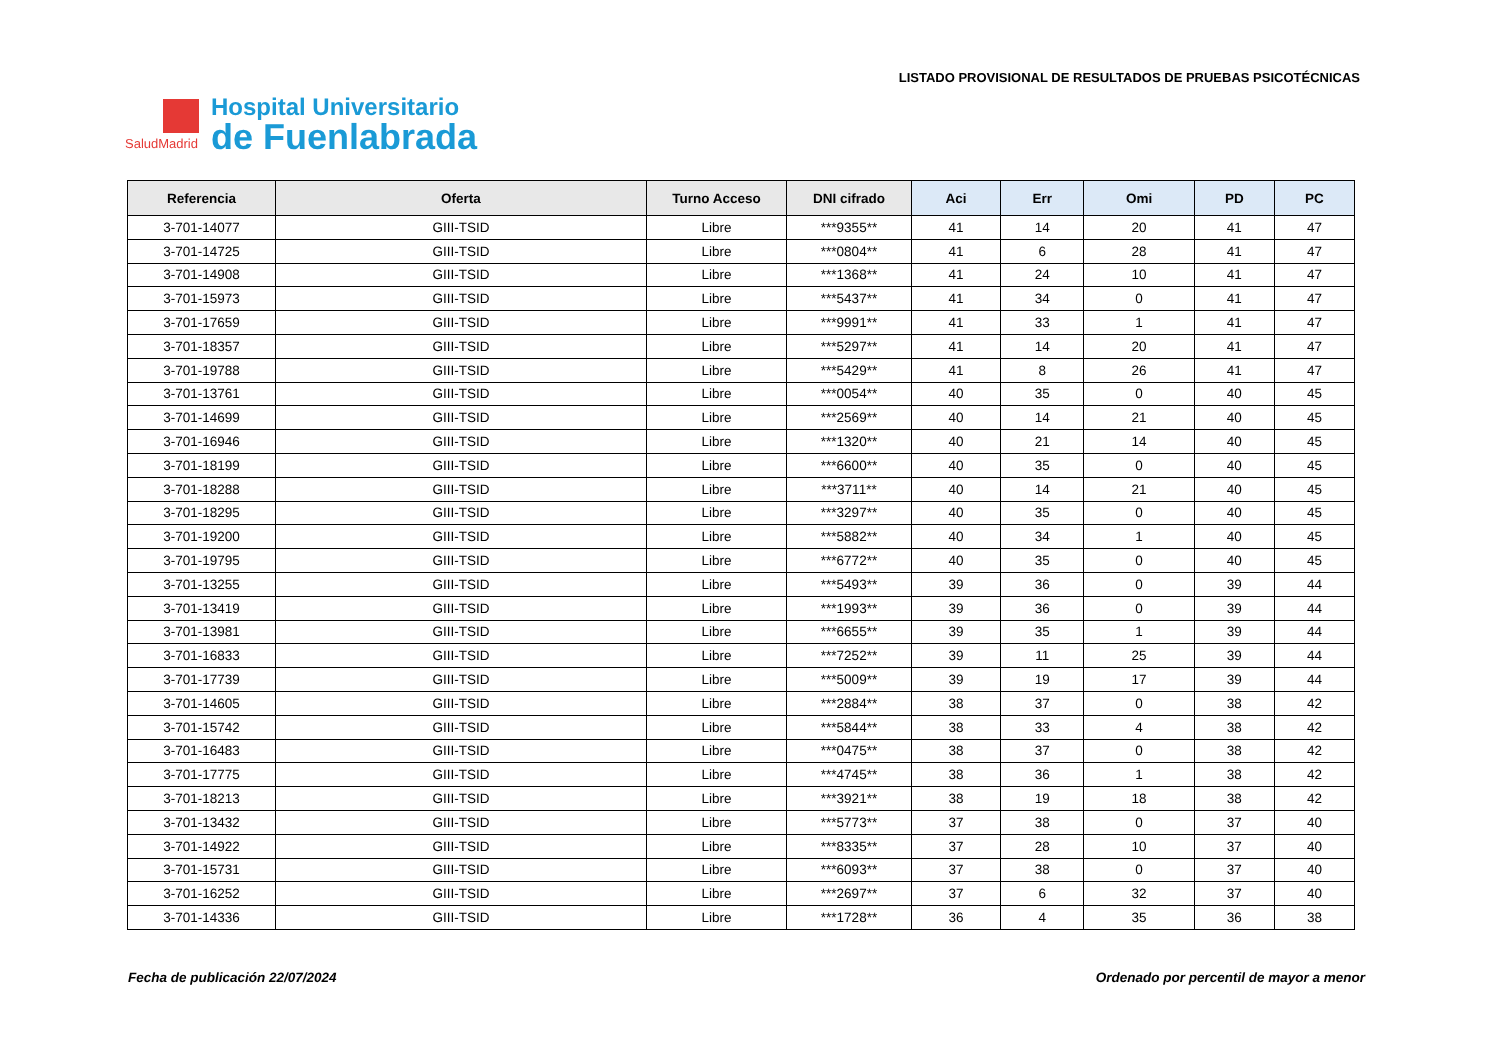SaludMadrid
Hospital Universitario
de Fuenlabrada
LISTADO PROVISIONAL DE RESULTADOS DE PRUEBAS PSICOTÉCNICAS
| Referencia | Oferta | Turno Acceso | DNI cifrado | Aci | Err | Omi | PD | PC |
| --- | --- | --- | --- | --- | --- | --- | --- | --- |
| 3-701-14077 | GIII-TSID | Libre | ***9355** | 41 | 14 | 20 | 41 | 47 |
| 3-701-14725 | GIII-TSID | Libre | ***0804** | 41 | 6 | 28 | 41 | 47 |
| 3-701-14908 | GIII-TSID | Libre | ***1368** | 41 | 24 | 10 | 41 | 47 |
| 3-701-15973 | GIII-TSID | Libre | ***5437** | 41 | 34 | 0 | 41 | 47 |
| 3-701-17659 | GIII-TSID | Libre | ***9991** | 41 | 33 | 1 | 41 | 47 |
| 3-701-18357 | GIII-TSID | Libre | ***5297** | 41 | 14 | 20 | 41 | 47 |
| 3-701-19788 | GIII-TSID | Libre | ***5429** | 41 | 8 | 26 | 41 | 47 |
| 3-701-13761 | GIII-TSID | Libre | ***0054** | 40 | 35 | 0 | 40 | 45 |
| 3-701-14699 | GIII-TSID | Libre | ***2569** | 40 | 14 | 21 | 40 | 45 |
| 3-701-16946 | GIII-TSID | Libre | ***1320** | 40 | 21 | 14 | 40 | 45 |
| 3-701-18199 | GIII-TSID | Libre | ***6600** | 40 | 35 | 0 | 40 | 45 |
| 3-701-18288 | GIII-TSID | Libre | ***3711** | 40 | 14 | 21 | 40 | 45 |
| 3-701-18295 | GIII-TSID | Libre | ***3297** | 40 | 35 | 0 | 40 | 45 |
| 3-701-19200 | GIII-TSID | Libre | ***5882** | 40 | 34 | 1 | 40 | 45 |
| 3-701-19795 | GIII-TSID | Libre | ***6772** | 40 | 35 | 0 | 40 | 45 |
| 3-701-13255 | GIII-TSID | Libre | ***5493** | 39 | 36 | 0 | 39 | 44 |
| 3-701-13419 | GIII-TSID | Libre | ***1993** | 39 | 36 | 0 | 39 | 44 |
| 3-701-13981 | GIII-TSID | Libre | ***6655** | 39 | 35 | 1 | 39 | 44 |
| 3-701-16833 | GIII-TSID | Libre | ***7252** | 39 | 11 | 25 | 39 | 44 |
| 3-701-17739 | GIII-TSID | Libre | ***5009** | 39 | 19 | 17 | 39 | 44 |
| 3-701-14605 | GIII-TSID | Libre | ***2884** | 38 | 37 | 0 | 38 | 42 |
| 3-701-15742 | GIII-TSID | Libre | ***5844** | 38 | 33 | 4 | 38 | 42 |
| 3-701-16483 | GIII-TSID | Libre | ***0475** | 38 | 37 | 0 | 38 | 42 |
| 3-701-17775 | GIII-TSID | Libre | ***4745** | 38 | 36 | 1 | 38 | 42 |
| 3-701-18213 | GIII-TSID | Libre | ***3921** | 38 | 19 | 18 | 38 | 42 |
| 3-701-13432 | GIII-TSID | Libre | ***5773** | 37 | 38 | 0 | 37 | 40 |
| 3-701-14922 | GIII-TSID | Libre | ***8335** | 37 | 28 | 10 | 37 | 40 |
| 3-701-15731 | GIII-TSID | Libre | ***6093** | 37 | 38 | 0 | 37 | 40 |
| 3-701-16252 | GIII-TSID | Libre | ***2697** | 37 | 6 | 32 | 37 | 40 |
| 3-701-14336 | GIII-TSID | Libre | ***1728** | 36 | 4 | 35 | 36 | 38 |
Fecha de publicación 22/07/2024 Ordenado por percentil de mayor a menor